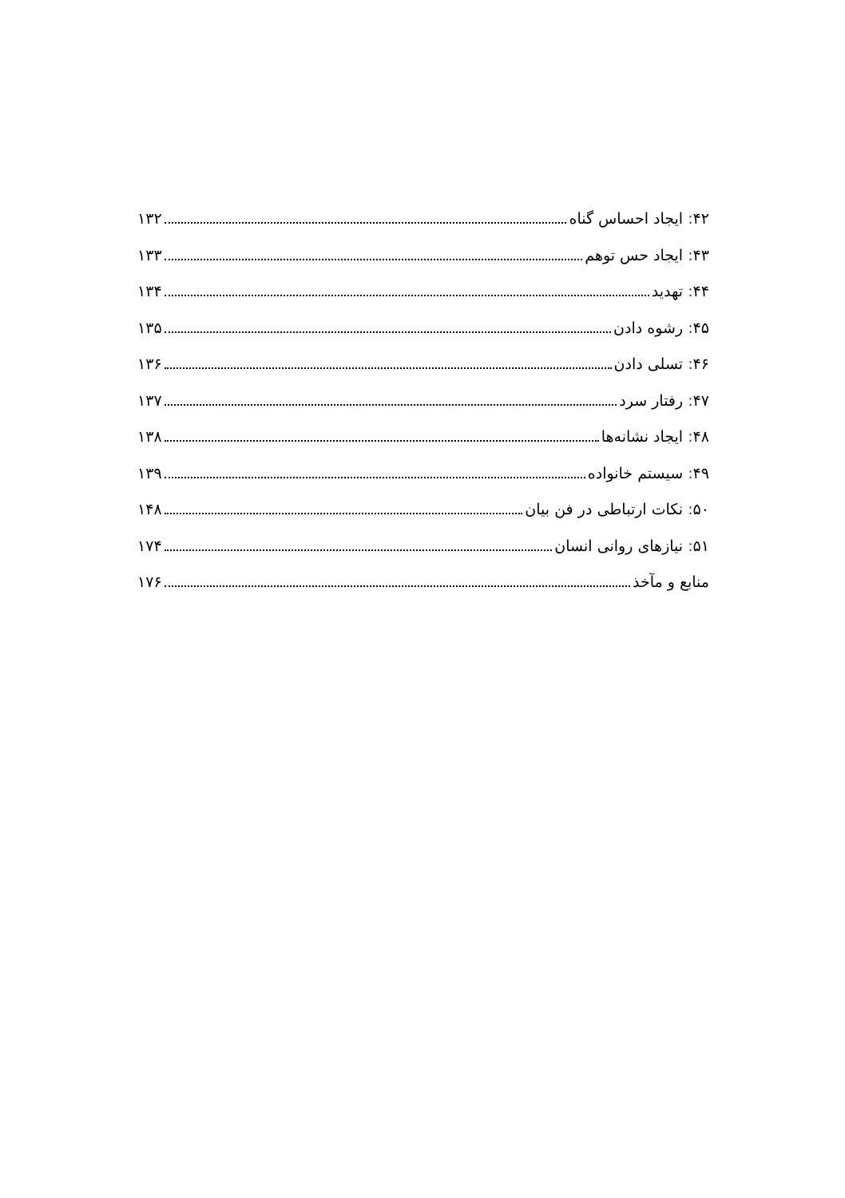۴۲: ایجاد احساس گناه ۱۳۲
۴۳: ایجاد حس توهم ۱۳۳
۴۴: تهدید ۱۳۴
۴۵: رشوه دادن ۱۳۵
۴۶: تسلی دادن ۱۳۶
۴۷: رفتار سرد ۱۳۷
۴۸: ایجاد نشانه‌ها ۱۳۸
۴۹: سیستم خانواده ۱۳۹
۵۰: نکات ارتباطی در فن بیان ۱۴۸
۵۱: نیازهای روانی انسان ۱۷۴
منابع و مآخذ ۱۷۶